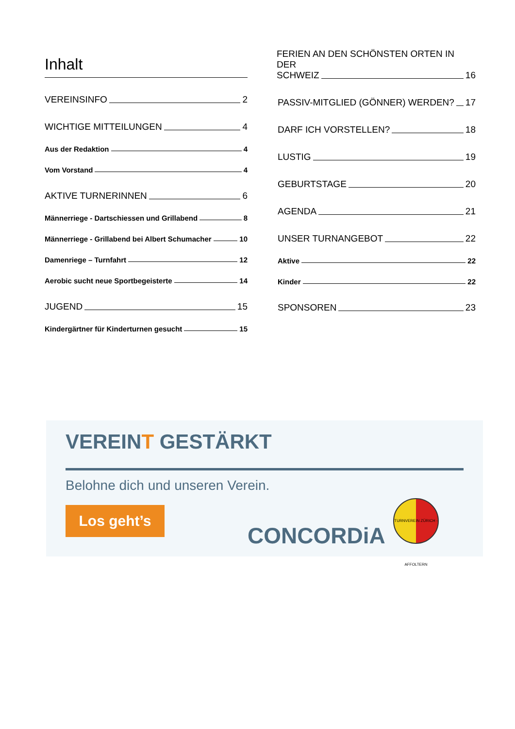Inhalt
VEREINSINFO 2
WICHTIGE MITTEILUNGEN 4
Aus der Redaktion 4
Vom Vorstand 4
AKTIVE TURNERINNEN 6
Männerriege - Dartschiessen und Grillabend 8
Männerriege - Grillabend bei Albert Schumacher 10
Damenriege – Turnfahrt 12
Aerobic sucht neue Sportbegeisterte 14
JUGEND 15
Kindergärtner für Kinderturnen gesucht 15
FERIEN AN DEN SCHÖNSTEN ORTEN IN DER
SCHWEIZ 16
PASSIV-MITGLIED (GÖNNER) WERDEN? 17
DARF ICH VORSTELLEN? 18
LUSTIG 19
GEBURTSTAGE 20
AGENDA 21
UNSER TURNANGEBOT 22
Aktive 22
Kinder 22
SPONSOREN 23
VEREINT GESTÄRKT
Belohne dich und unseren Verein.
Los geht’s
CONCORDiA
TURNVEREIN ZÜRICH - AFFOLTERN